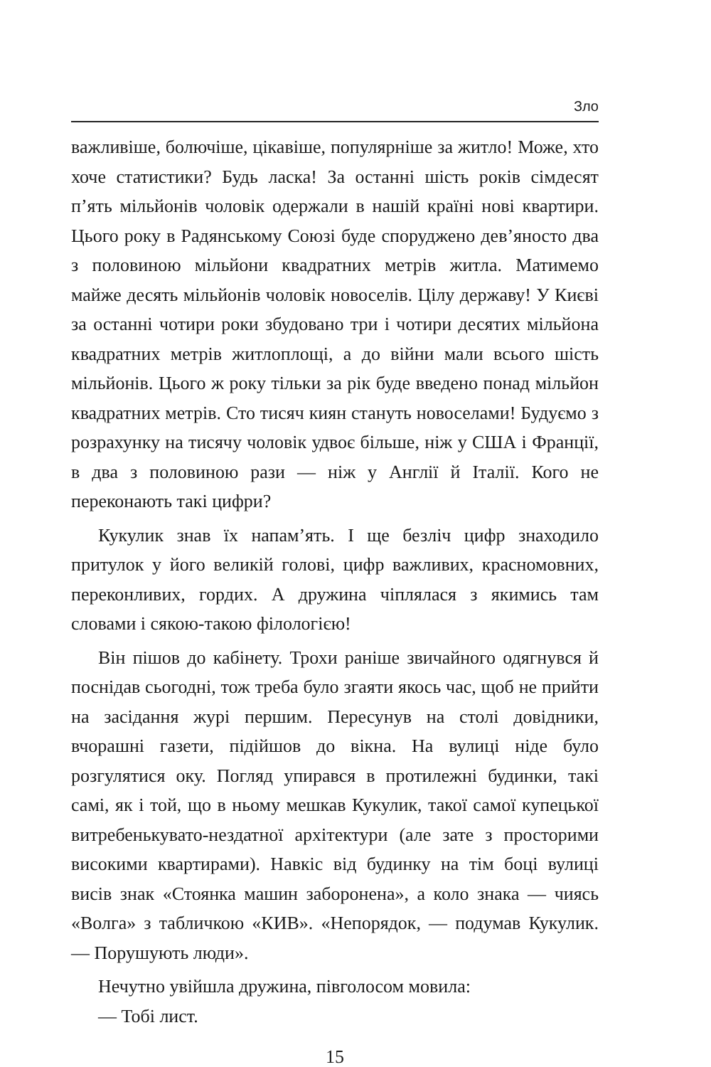Зло
важливіше, болючіше, цікавіше, популярніше за житло! Може, хто хоче статистики? Будь ласка! За останні шість років сімдесят п’ять мільйонів чоловік одержали в нашій країні нові квартири. Цього року в Радянському Союзі буде споруджено дев’яносто два з половиною мільйони квадратних метрів житла. Матимемо майже десять мільйонів чоловік новоселів. Цілу державу! У Києві за останні чотири роки збудовано три і чотири десятих мільйона квадратних метрів житлоплощі, а до війни мали всього шість мільйонів. Цього ж року тільки за рік буде введено понад мільйон квадратних метрів. Сто тисяч киян стануть новоселами! Будуємо з розрахунку на тисячу чоловік удвоє більше, ніж у США і Франції, в два з половиною рази — ніж у Англії й Італії. Кого не переконають такі цифри?
Кукулик знав їх напам’ять. І ще безліч цифр знаходило притулок у його великій голові, цифр важливих, красномовних, переконливих, гордих. А дружина чіплялася з якимись там словами і сякою-такою філологією!
Він пішов до кабінету. Трохи раніше звичайного одягнувся й поснідав сьогодні, тож треба було згаяти якось час, щоб не прийти на засідання журі першим. Пересунув на столі довідники, вчорашні газети, підійшов до вікна. На вулиці ніде було розгулятися оку. Погляд упирався в протилежні будинки, такі самі, як і той, що в ньому мешкав Кукулик, такої самої купецької витребенькувато-нездатної архітектури (але зате з просторими високими квартирами). Навкіс від будинку на тім боці вулиці висів знак «Стоянка машин заборонена», а коло знака — чиясь «Волга» з табличкою «КИВ». «Непорядок, — подумав Кукулик. — Порушують люди».
Нечутно увійшла дружина, півголосом мовила:
— Тобі лист.
15